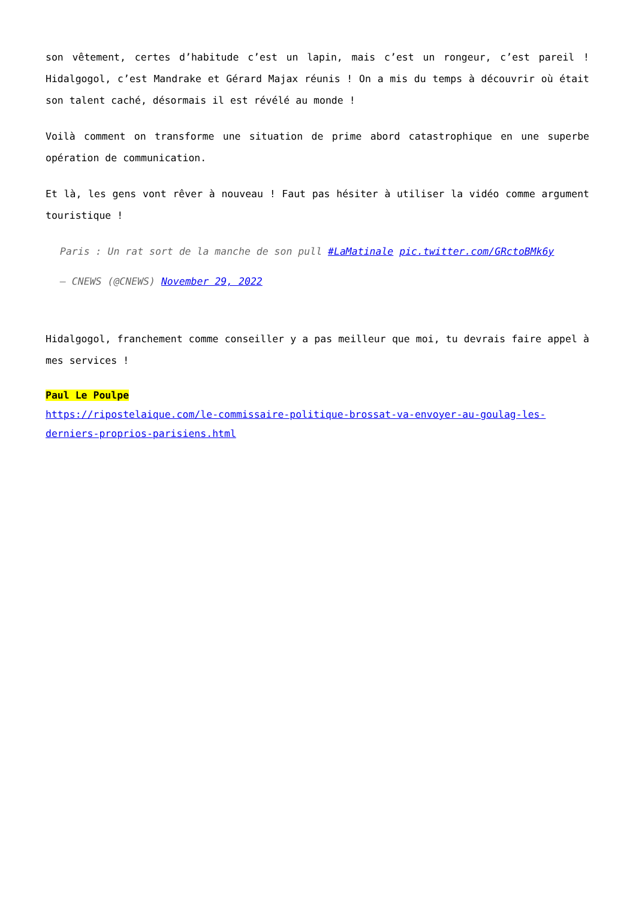son vêtement, certes d’habitude c’est un lapin, mais c’est un rongeur, c’est pareil ! Hidalgogol, c’est Mandrake et Gérard Majax réunis ! On a mis du temps à découvrir où était son talent caché, désormais il est révélé au monde !
Voilà comment on transforme une situation de prime abord catastrophique en une superbe opération de communication.
Et là, les gens vont rêver à nouveau ! Faut pas hésiter à utiliser la vidéo comme argument touristique !
Paris : Un rat sort de la manche de son pull #LaMatinale pic.twitter.com/GRctoBMk6y
— CNEWS (@CNEWS) November 29, 2022
Hidalgogol, franchement comme conseiller y a pas meilleur que moi, tu devrais faire appel à mes services !
Paul Le Poulpe
https://ripostelaique.com/le-commissaire-politique-brossat-va-envoyer-au-goulag-les-derniers-proprios-parisiens.html